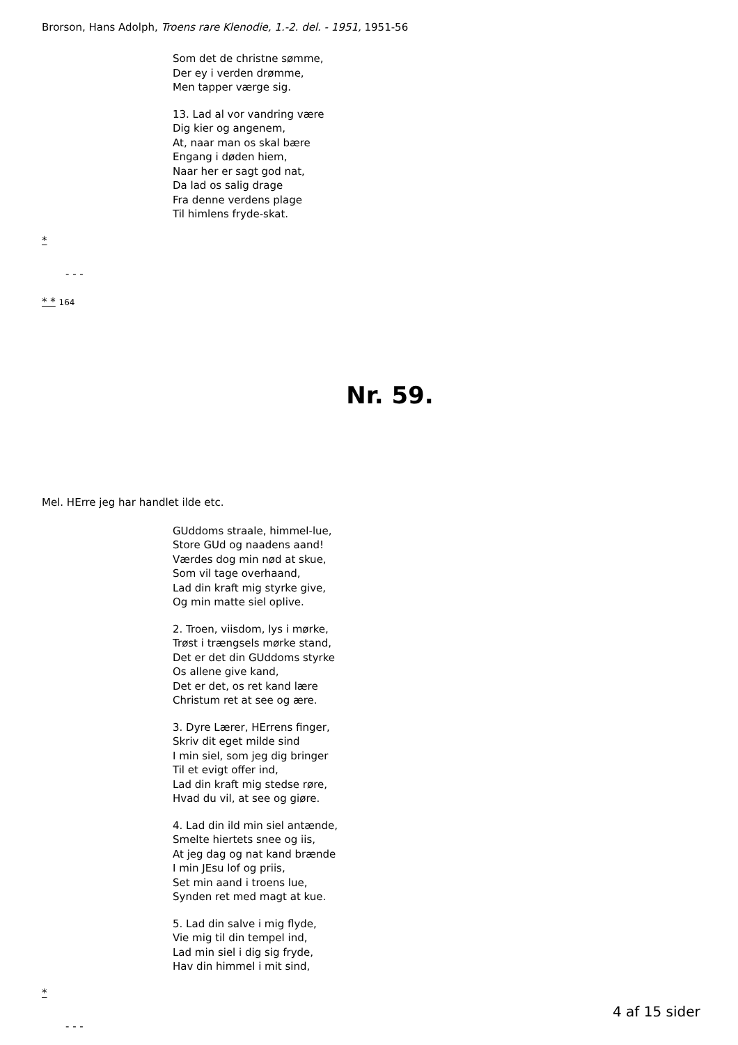Brorson, Hans Adolph, Troens rare Klenodie, 1.-2. del. - 1951, 1951-56
Som det de christne sømme,
Der ey i verden drømme,
Men tapper værge sig.
13. Lad al vor vandring være
Dig kier og angenem,
At, naar man os skal bære
Engang i døden hiem,
Naar her er sagt god nat,
Da lad os salig drage
Fra denne verdens plage
Til himlens fryde-skat.
*
- - -
* * 164
Nr. 59.
Mel. HErre jeg har handlet ilde etc.
GUddoms straale, himmel-lue,
Store GUd og naadens aand!
Værdes dog min nød at skue,
Som vil tage overhaand,
Lad din kraft mig styrke give,
Og min matte siel oplive.
2. Troen, viisdom, lys i mørke,
Trøst i trængsels mørke stand,
Det er det din GUddoms styrke
Os allene give kand,
Det er det, os ret kand lære
Christum ret at see og ære.
3. Dyre Lærer, HErrens finger,
Skriv dit eget milde sind
I min siel, som jeg dig bringer
Til et evigt offer ind,
Lad din kraft mig stedse røre,
Hvad du vil, at see og giøre.
4. Lad din ild min siel antænde,
Smelte hiertets snee og iis,
At jeg dag og nat kand brænde
I min JEsu lof og priis,
Set min aand i troens lue,
Synden ret med magt at kue.
5. Lad din salve i mig flyde,
Vie mig til din tempel ind,
Lad min siel i dig sig fryde,
Hav din himmel i mit sind,
*
- - -
4 af 15 sider